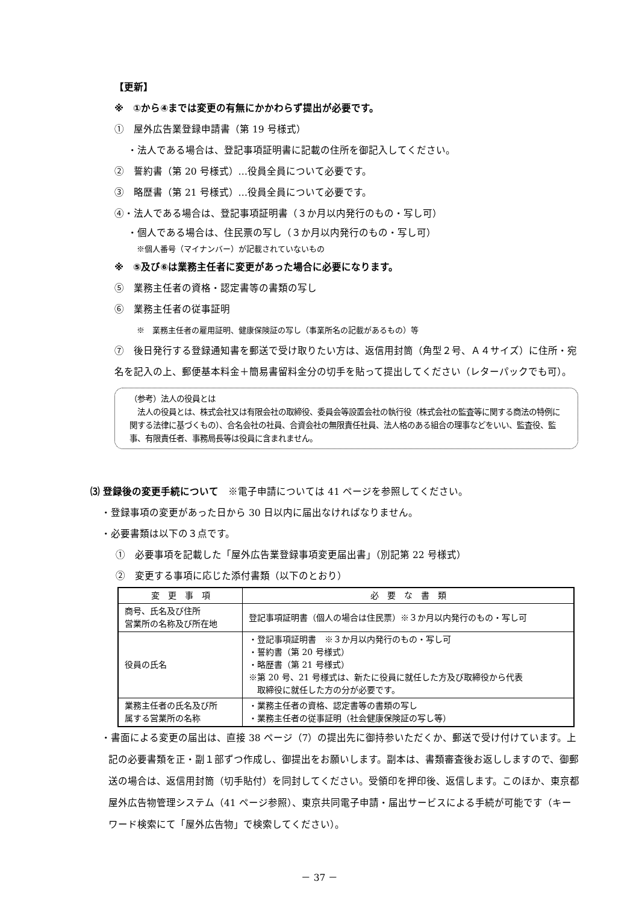【更新】
※　①から④までは変更の有無にかかわらず提出が必要です。
①　屋外広告業登録申請書（第 19 号様式）
・法人である場合は、登記事項証明書に記載の住所を御記入してください。
②　誓約書（第 20 号様式）…役員全員について必要です。
③　略歴書（第 21 号様式）…役員全員について必要です。
④・法人である場合は、登記事項証明書（３か月以内発行のもの・写し可）
・個人である場合は、住民票の写し（３か月以内発行のもの・写し可）
※個人番号（マイナンバー）が記載されていないもの
※　⑤及び⑥は業務主任者に変更があった場合に必要になります。
⑤　業務主任者の資格・認定書等の書類の写し
⑥　業務主任者の従事証明
※　業務主任者の雇用証明、健康保険証の写し（事業所名の記載があるもの）等
⑦　後日発行する登録通知書を郵送で受け取りたい方は、返信用封筒（角型２号、Ａ４サイズ）に住所・宛名を記入の上、郵便基本料金＋簡易書留料金分の切手を貼って提出してください（レターパックでも可）。
（参考）法人の役員とは
　法人の役員とは、株式会社又は有限会社の取締役、委員会等設置会社の執行役（株式会社の監査等に関する商法の特例に関する法律に基づくもの）、合名会社の社員、合資会社の無限責任社員、法人格のある組合の理事などをいい、監査役、監事、有限責任者、事務局長等は役員に含まれません。
⑶ 登録後の変更手続について　※電子申請については 41 ページを参照してください。
・登録事項の変更があった日から 30 日以内に届出なければなりません。
・必要書類は以下の３点です。
①　必要事項を記載した「屋外広告業登録事項変更届出書」（別記第 22 号様式）
②　変更する事項に応じた添付書類（以下のとおり）
| 変 更 事 項 | 必 要 な 書 類 |
| --- | --- |
| 商号、氏名及び住所 営業所の名称及び所在地 | 登記事項証明書（個人の場合は住民票）※３か月以内発行のもの・写し可 |
| 役員の氏名 | ・登記事項証明書 ※３か月以内発行のもの・写し可 ・誓約書（第 20 号様式） ・略歴書（第 21 号様式） ※第 20 号、21 号様式は、新たに役員に就任した方及び取締役から代表 取締役に就任した方の分が必要です。 |
| 業務主任者の氏名及び所 属する営業所の名称 | ・業務主任者の資格、認定書等の書類の写し ・業務主任者の従事証明（社会健康保険証の写し等） |
・書面による変更の届出は、直接 38 ページ（7）の提出先に御持参いただくか、郵送で受け付けています。上記の必要書類を正・副１部ずつ作成し、御提出をお願いします。副本は、書類審査後お返ししますので、御郵送の場合は、返信用封筒（切手貼付）を同封してください。受領印を押印後、返信します。このほか、東京都屋外広告物管理システム（41 ページ参照）、東京共同電子申請・届出サービスによる手続が可能です（キーワード検索にて「屋外広告物」で検索してください）。
－ 37 －